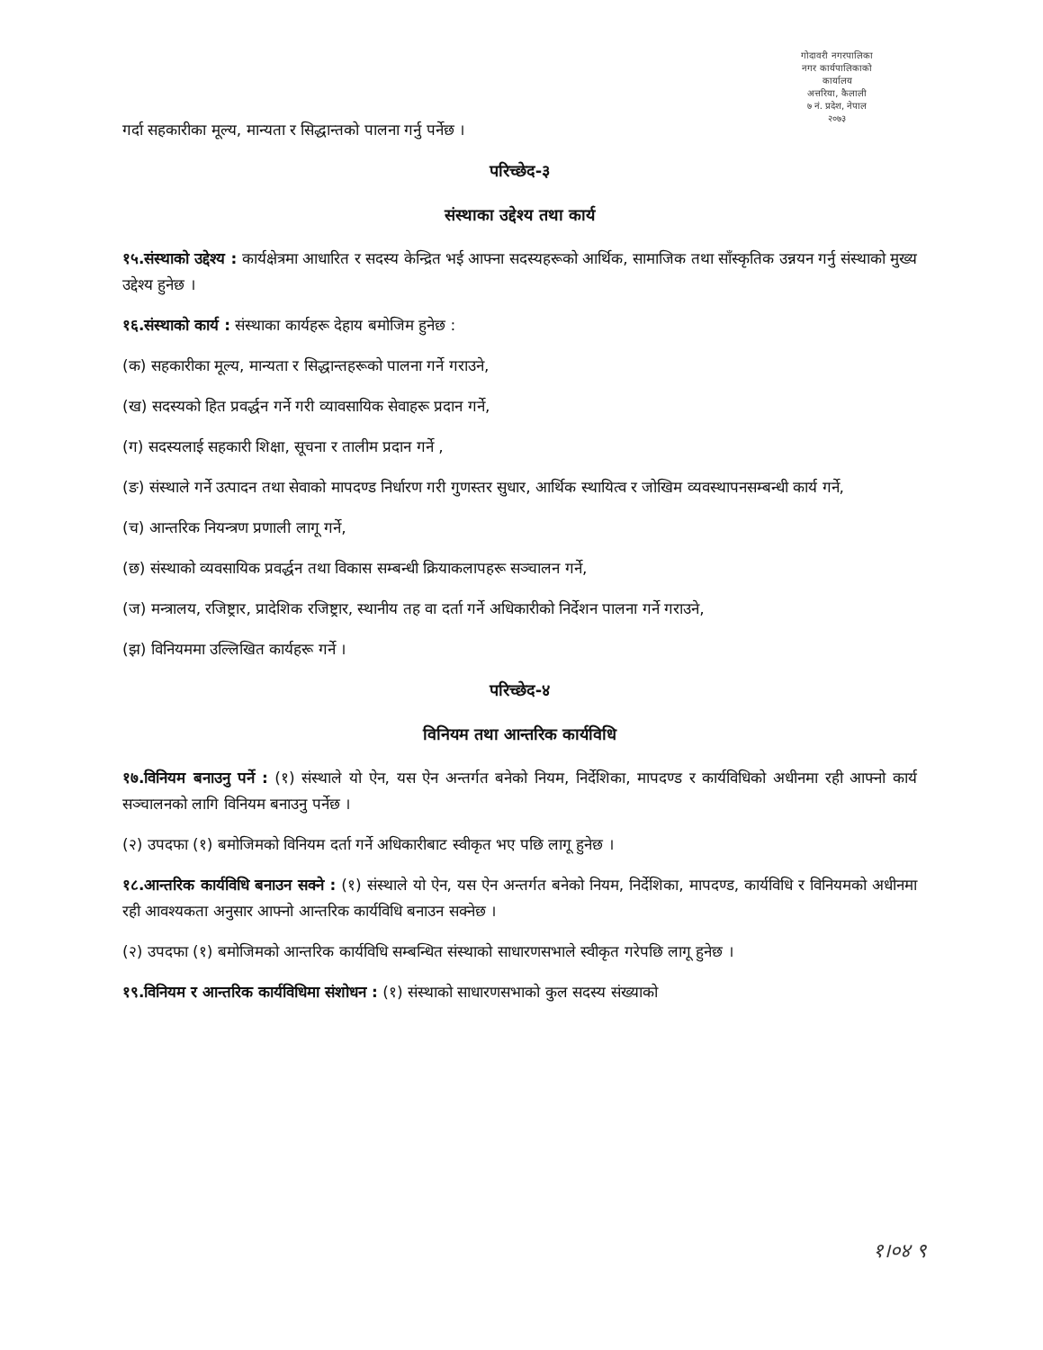गोदावरी नगरपालिका
नगर कार्यपालिकाको कार्यालय
अत्तरिया, कैलाली
७ नं. प्रदेश, नेपाल
२०७३
गर्दा सहकारीका मूल्य, मान्यता र सिद्धान्तको पालना गर्नु पर्नेछ ।
परिच्छेद-३
संस्थाका उद्देश्य तथा कार्य
१५.संस्थाको उद्देश्य : कार्यक्षेत्रमा आधारित र सदस्य केन्द्रित भई आफ्ना सदस्यहरूको आर्थिक, सामाजिक तथा साँस्कृतिक उन्नयन गर्नु संस्थाको मुख्य उद्देश्य हुनेछ ।
१६.संस्थाको कार्य : संस्थाका कार्यहरू देहाय बमोजिम हुनेछ :
(क) सहकारीका मूल्य, मान्यता र सिद्धान्तहरूको पालना गर्ने गराउने,
(ख) सदस्यको हित प्रवर्द्धन गर्ने गरी व्यावसायिक सेवाहरू प्रदान गर्ने,
(ग) सदस्यलाई सहकारी शिक्षा, सूचना र तालीम प्रदान गर्ने ,
(ङ) संस्थाले गर्ने उत्पादन तथा सेवाको मापदण्ड निर्धारण गरी गुणस्तर सुधार, आर्थिक स्थायित्व र जोखिम व्यवस्थापनसम्बन्धी कार्य गर्ने,
(च) आन्तरिक नियन्त्रण प्रणाली लागू गर्ने,
(छ) संस्थाको व्यवसायिक प्रवर्द्धन तथा विकास सम्बन्धी क्रियाकलापहरू सञ्चालन गर्ने,
(ज) मन्त्रालय, रजिष्ट्रार, प्रादेशिक रजिष्ट्रार, स्थानीय तह वा दर्ता गर्ने अधिकारीको निर्देशन पालना गर्ने गराउने,
(झ) विनियममा उल्लिखित कार्यहरू गर्ने ।
परिच्छेद-४
विनियम तथा आन्तरिक कार्यविधि
१७.विनियम बनाउनु पर्ने : (१) संस्थाले यो ऐन, यस ऐन अन्तर्गत बनेको नियम, निर्देशिका, मापदण्ड र कार्यविधिको अधीनमा रही आफ्नो कार्य सञ्चालनको लागि विनियम बनाउनु पर्नेछ ।
(२) उपदफा (१) बमोजिमको विनियम दर्ता गर्ने अधिकारीबाट स्वीकृत भए पछि लागू हुनेछ ।
१८.आन्तरिक कार्यविधि बनाउन सक्ने : (१) संस्थाले यो ऐन, यस ऐन अन्तर्गत बनेको नियम, निर्देशिका, मापदण्ड, कार्यविधि र विनियमको अधीनमा रही आवश्यकता अनुसार आफ्नो आन्तरिक कार्यविधि बनाउन सक्नेछ ।
(२) उपदफा (१) बमोजिमको आन्तरिक कार्यविधि सम्बन्धित संस्थाको साधारणसभाले स्वीकृत गरेपछि लागू हुनेछ ।
१९.विनियम र आन्तरिक कार्यविधिमा संशोधन : (१) संस्थाको साधारणसभाको कुल सदस्य संख्याको
१।०४ ९